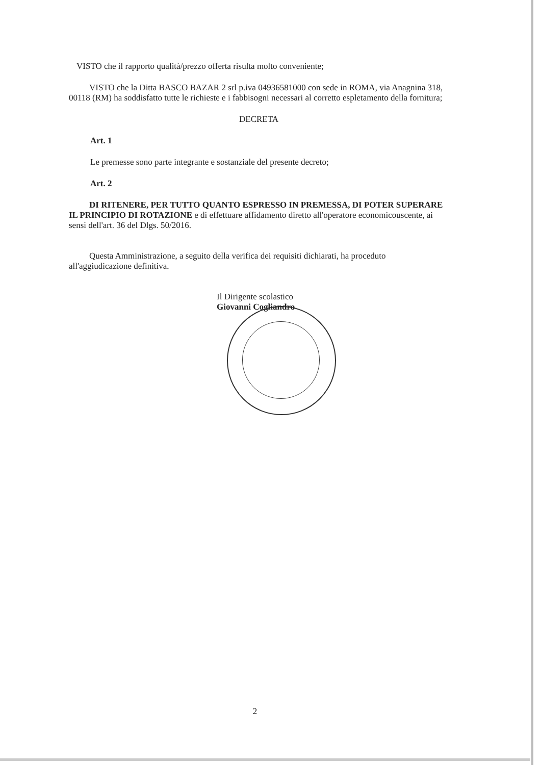VISTO che il rapporto qualità/prezzo offerta risulta molto conveniente;
VISTO che la Ditta BASCO BAZAR 2 srl p.iva 04936581000 con sede in ROMA, via Anagnina 318, 00118 (RM) ha soddisfatto tutte le richieste e i fabbisogni necessari al corretto espletamento della fornitura;
DECRETA
Art. 1
Le premesse sono parte integrante e sostanziale del presente decreto;
Art. 2
DI RITENERE, PER TUTTO QUANTO ESPRESSO IN PREMESSA, DI POTER SUPERARE IL PRINCIPIO DI ROTAZIONE e di effettuare affidamento diretto all'operatore economicouscente, ai sensi dell'art. 36 del Dlgs. 50/2016.
Questa Amministrazione, a seguito della verifica dei requisiti dichiarati, ha proceduto all'aggiudicazione definitiva.
Il Dirigente scolastico
Giovanni Cogliandro
2